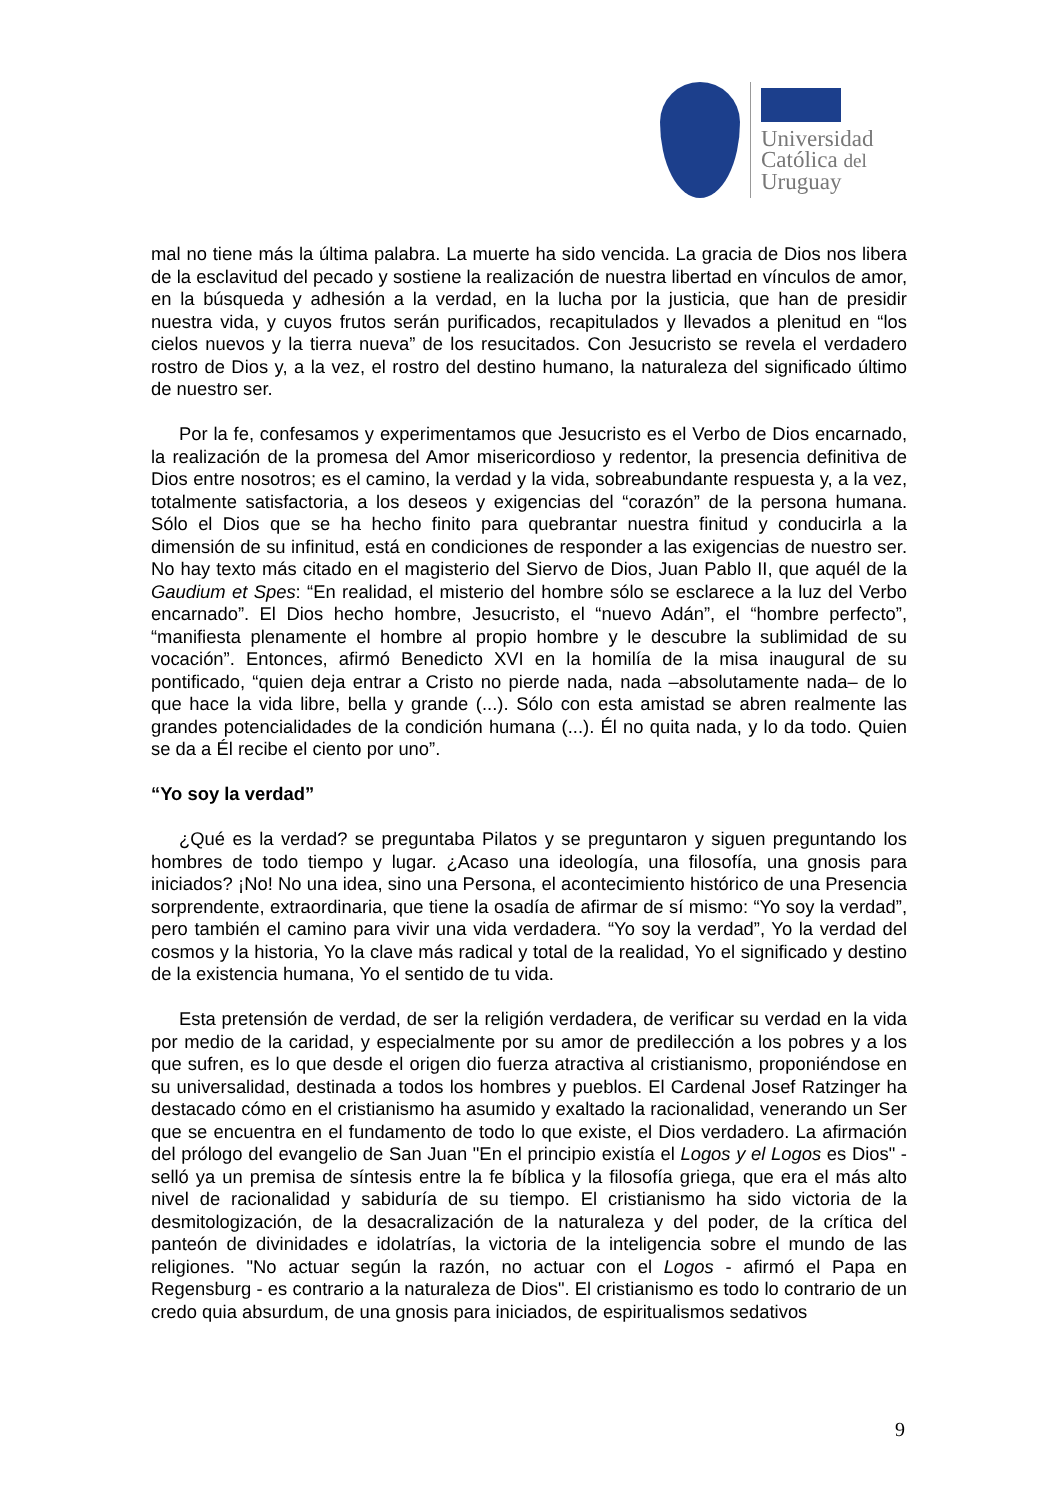Universidad
Católica del
Uruguay
mal no tiene más la última palabra. La muerte ha sido vencida. La gracia de Dios nos libera de la esclavitud del pecado y sostiene la realización de nuestra libertad en vínculos de amor, en la búsqueda y adhesión a la verdad, en la lucha por la justicia, que han de presidir nuestra vida, y cuyos frutos serán purificados, recapitulados y llevados a plenitud en “los cielos nuevos y la tierra nueva” de los resucitados. Con Jesucristo se revela el verdadero rostro de Dios y, a la vez, el rostro del destino humano, la naturaleza del significado último de nuestro ser.
Por la fe, confesamos y experimentamos que Jesucristo es el Verbo de Dios encarnado, la realización de la promesa del Amor misericordioso y redentor, la presencia definitiva de Dios entre nosotros; es el camino, la verdad y la vida, sobreabundante respuesta y, a la vez, totalmente satisfactoria, a los deseos y exigencias del “corazón” de la persona humana. Sólo el Dios que se ha hecho finito para quebrantar nuestra finitud y conducirla a la dimensión de su infinitud, está en condiciones de responder a las exigencias de nuestro ser. No hay texto más citado en el magisterio del Siervo de Dios, Juan Pablo II, que aquél de la Gaudium et Spes: “En realidad, el misterio del hombre sólo se esclarece a la luz del Verbo encarnado”. El Dios hecho hombre, Jesucristo, el “nuevo Adán”, el “hombre perfecto”, “manifiesta plenamente el hombre al propio hombre y le descubre la sublimidad de su vocación”. Entonces, afirmó Benedicto XVI en la homilía de la misa inaugural de su pontificado, “quien deja entrar a Cristo no pierde nada, nada –absolutamente nada– de lo que hace la vida libre, bella y grande (...). Sólo con esta amistad se abren realmente las grandes potencialidades de la condición humana (...). Él no quita nada, y lo da todo. Quien se da a Él recibe el ciento por uno”.
“Yo soy la verdad”
¿Qué es la verdad? se preguntaba Pilatos y se preguntaron y siguen preguntando los hombres de todo tiempo y lugar. ¿Acaso una ideología, una filosofía, una gnosis para iniciados? ¡No! No una idea, sino una Persona, el acontecimiento histórico de una Presencia sorprendente, extraordinaria, que tiene la osadía de afirmar de sí mismo: “Yo soy la verdad”, pero también el camino para vivir una vida verdadera. “Yo soy la verdad”, Yo la verdad del cosmos y la historia, Yo la clave más radical y total de la realidad, Yo el significado y destino de la existencia humana, Yo el sentido de tu vida.
Esta pretensión de verdad, de ser la religión verdadera, de verificar su verdad en la vida por medio de la caridad, y especialmente por su amor de predilección a los pobres y a los que sufren, es lo que desde el origen dio fuerza atractiva al cristianismo, proponiéndose en su universalidad, destinada a todos los hombres y pueblos. El Cardenal Josef Ratzinger ha destacado cómo en el cristianismo ha asumido y exaltado la racionalidad, venerando un Ser que se encuentra en el fundamento de todo lo que existe, el Dios verdadero. La afirmación del prólogo del evangelio de San Juan "En el principio existía el Logos y el Logos es Dios" - selló ya un premisa de síntesis entre la fe bíblica y la filosofía griega, que era el más alto nivel de racionalidad y sabiduría de su tiempo. El cristianismo ha sido victoria de la desmitologización, de la desacralización de la naturaleza y del poder, de la crítica del panteón de divinidades e idolatrías, la victoria de la inteligencia sobre el mundo de las religiones. "No actuar según la razón, no actuar con el Logos - afirmó el Papa en Regensburg - es contrario a la naturaleza de Dios". El cristianismo es todo lo contrario de un credo quia absurdum, de una gnosis para iniciados, de espiritualismos sedativos
9